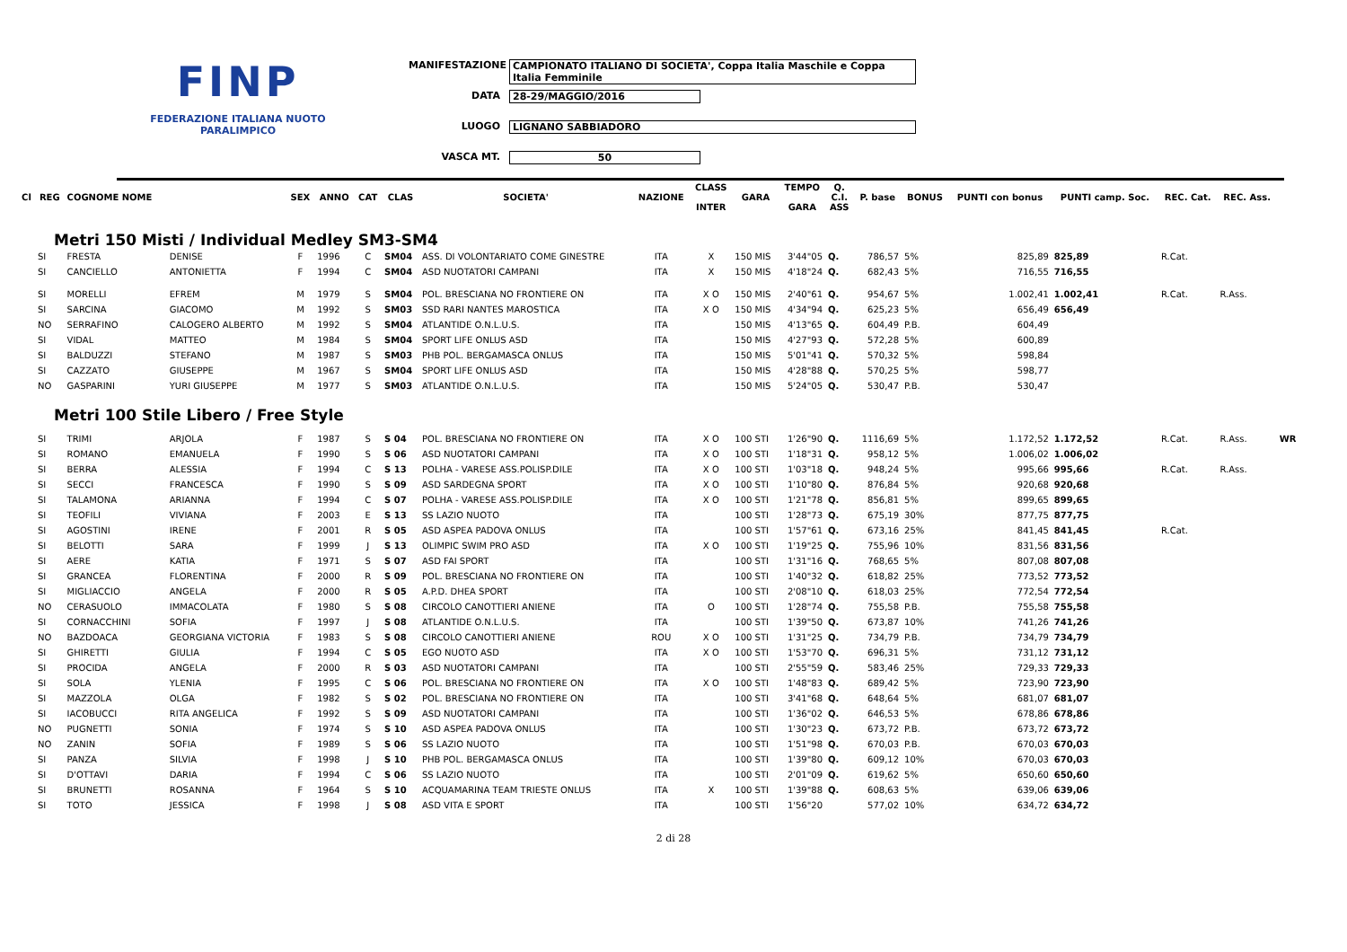FINP
FEDERAZIONE ITALIANA NUOTO PARALIMPICO
MANIFESTAZIONE CAMPIONATO ITALIANO DI SOCIETA', Coppa Italia Maschile e Coppa Italia Femminile
DATA 28-29/MAGGIO/2016
LUOGO LIGNANO SABBIADORO
VASCA MT. 50
| Cl | REG | COGNOME NOME | | SEX | ANNO | CAT | CLAS | SOCIETA' | NAZIONE | CLASS INTER | GARA | TEMPO GARA | Q. C.I. ASS | P. base | BONUS | PUNTI con bonus | PUNTI camp. Soc. | REC. Cat. | REC. Ass. | |
| --- | --- | --- | --- | --- | --- | --- | --- | --- | --- | --- | --- | --- | --- | --- | --- | --- | --- | --- | --- | --- |
| Metri 150 Misti / Individual Medley SM3-SM4 | | | | | | | | | | | | | | | | | | | | |
| | SI | FRESTA | DENISE | F | 1996 | C | SM04 | ASS. DI VOLONTARIATO COME GINESTRE | ITA | X | 150 MIS | 3'44"05 | Q. | 786,57 | 5% | 825,89 | 825,89 | R.Cat. | | |
| | SI | CANCIELLO | ANTONIETTA | F | 1994 | C | SM04 | ASD NUOTATORI CAMPANI | ITA | X | 150 MIS | 4'18"24 | Q. | 682,43 | 5% | 716,55 | 716,55 | | | |
| | SI | MORELLI | EFREM | M | 1979 | S | SM04 | POL. BRESCIANA NO FRONTIERE ON | ITA | X O | 150 MIS | 2'40"61 | Q. | 954,67 | 5% | 1.002,41 | 1.002,41 | R.Cat. | R.Ass. | |
| | SI | SARCINA | GIACOMO | M | 1992 | S | SM03 | SSD RARI NANTES MAROSTICA | ITA | X O | 150 MIS | 4'34"94 | Q. | 625,23 | 5% | 656,49 | 656,49 | | | |
| | NO | SERRAFINO | CALOGERO ALBERTO | M | 1992 | S | SM04 | ATLANTIDE O.N.L.U.S. | ITA | | 150 MIS | 4'13"65 | Q. | 604,49 | P.B. | 604,49 | | | | |
| | SI | VIDAL | MATTEO | M | 1984 | S | SM04 | SPORT LIFE ONLUS ASD | ITA | | 150 MIS | 4'27"93 | Q. | 572,28 | 5% | 600,89 | | | | |
| | SI | BALDUZZI | STEFANO | M | 1987 | S | SM03 | PHB POL. BERGAMASCA ONLUS | ITA | | 150 MIS | 5'01"41 | Q. | 570,32 | 5% | 598,84 | | | | |
| | SI | CAZZATO | GIUSEPPE | M | 1967 | S | SM04 | SPORT LIFE ONLUS ASD | ITA | | 150 MIS | 4'28"88 | Q. | 570,25 | 5% | 598,77 | | | | |
| | NO | GASPARINI | YURI GIUSEPPE | M | 1977 | S | SM03 | ATLANTIDE O.N.L.U.S. | ITA | | 150 MIS | 5'24"05 | Q. | 530,47 | P.B. | 530,47 | | | | |
| Metri 100 Stile Libero / Free Style | | | | | | | | | | | | | | | | | | | | |
| | SI | TRIMI | ARJOLA | F | 1987 | S | S 04 | POL. BRESCIANA NO FRONTIERE ON | ITA | X O | 100 STI | 1'26"90 | Q. | 1116,69 | 5% | 1.172,52 | 1.172,52 | R.Cat. | R.Ass. | WR |
| | SI | ROMANO | EMANUELA | F | 1990 | S | S 06 | ASD NUOTATORI CAMPANI | ITA | X O | 100 STI | 1'18"31 | Q. | 958,12 | 5% | 1.006,02 | 1.006,02 | | | |
| | SI | BERRA | ALESSIA | F | 1994 | C | S 13 | POLHA - VARESE ASS.POLISP.DILE | ITA | X O | 100 STI | 1'03"18 | Q. | 948,24 | 5% | 995,66 | 995,66 | R.Cat. | R.Ass. | |
| | SI | SECCI | FRANCESCA | F | 1990 | S | S 09 | ASD SARDEGNA SPORT | ITA | X O | 100 STI | 1'10"80 | Q. | 876,84 | 5% | 920,68 | 920,68 | | | |
| | SI | TALAMONA | ARIANNA | F | 1994 | C | S 07 | POLHA - VARESE ASS.POLISP.DILE | ITA | X O | 100 STI | 1'21"78 | Q. | 856,81 | 5% | 899,65 | 899,65 | | | |
| | SI | TEOFILI | VIVIANA | F | 2003 | E | S 13 | SS LAZIO NUOTO | ITA | | 100 STI | 1'28"73 | Q. | 675,19 | 30% | 877,75 | 877,75 | | | |
| | SI | AGOSTINI | IRENE | F | 2001 | R | S 05 | ASD ASPEA PADOVA ONLUS | ITA | | 100 STI | 1'57"61 | Q. | 673,16 | 25% | 841,45 | 841,45 | R.Cat. | | |
| | SI | BELOTTI | SARA | F | 1999 | J | S 13 | OLIMPIC SWIM PRO ASD | ITA | X O | 100 STI | 1'19"25 | Q. | 755,96 | 10% | 831,56 | 831,56 | | | |
| | SI | AERE | KATIA | F | 1971 | S | S 07 | ASD FAI SPORT | ITA | | 100 STI | 1'31"16 | Q. | 768,65 | 5% | 807,08 | 807,08 | | | |
| | SI | GRANCEA | FLORENTINA | F | 2000 | R | S 09 | POL. BRESCIANA NO FRONTIERE ON | ITA | | 100 STI | 1'40"32 | Q. | 618,82 | 25% | 773,52 | 773,52 | | | |
| | SI | MIGLIACCIO | ANGELA | F | 2000 | R | S 05 | A.P.D. DHEA SPORT | ITA | | 100 STI | 2'08"10 | Q. | 618,03 | 25% | 772,54 | 772,54 | | | |
| | NO | CERASUOLO | IMMACOLATA | F | 1980 | S | S 08 | CIRCOLO CANOTTIERI ANIENE | ITA | O | 100 STI | 1'28"74 | Q. | 755,58 | P.B. | 755,58 | 755,58 | | | |
| | SI | CORNACCHINI | SOFIA | F | 1997 | J | S 08 | ATLANTIDE O.N.L.U.S. | ITA | | 100 STI | 1'39"50 | Q. | 673,87 | 10% | 741,26 | 741,26 | | | |
| | NO | BAZDOACA | GEORGIANA VICTORIA | F | 1983 | S | S 08 | CIRCOLO CANOTTIERI ANIENE | ROU | X O | 100 STI | 1'31"25 | Q. | 734,79 | P.B. | 734,79 | 734,79 | | | |
| | SI | GHIRETTI | GIULIA | F | 1994 | C | S 05 | EGO NUOTO ASD | ITA | X O | 100 STI | 1'53"70 | Q. | 696,31 | 5% | 731,12 | 731,12 | | | |
| | SI | PROCIDA | ANGELA | F | 2000 | R | S 03 | ASD NUOTATORI CAMPANI | ITA | | 100 STI | 2'55"59 | Q. | 583,46 | 25% | 729,33 | 729,33 | | | |
| | SI | SOLA | YLENIA | F | 1995 | C | S 06 | POL. BRESCIANA NO FRONTIERE ON | ITA | X O | 100 STI | 1'48"83 | Q. | 689,42 | 5% | 723,90 | 723,90 | | | |
| | SI | MAZZOLA | OLGA | F | 1982 | S | S 02 | POL. BRESCIANA NO FRONTIERE ON | ITA | | 100 STI | 3'41"68 | Q. | 648,64 | 5% | 681,07 | 681,07 | | | |
| | SI | IACOBUCCI | RITA ANGELICA | F | 1992 | S | S 09 | ASD NUOTATORI CAMPANI | ITA | | 100 STI | 1'36"02 | Q. | 646,53 | 5% | 678,86 | 678,86 | | | |
| | NO | PUGNETTI | SONIA | F | 1974 | S | S 10 | ASD ASPEA PADOVA ONLUS | ITA | | 100 STI | 1'30"23 | Q. | 673,72 | P.B. | 673,72 | 673,72 | | | |
| | NO | ZANIN | SOFIA | F | 1989 | S | S 06 | SS LAZIO NUOTO | ITA | | 100 STI | 1'51"98 | Q. | 670,03 | P.B. | 670,03 | 670,03 | | | |
| | SI | PANZA | SILVIA | F | 1998 | J | S 10 | PHB POL. BERGAMASCA ONLUS | ITA | | 100 STI | 1'39"80 | Q. | 609,12 | 10% | 670,03 | 670,03 | | | |
| | SI | D'OTTAVI | DARIA | F | 1994 | C | S 06 | SS LAZIO NUOTO | ITA | | 100 STI | 2'01"09 | Q. | 619,62 | 5% | 650,60 | 650,60 | | | |
| | SI | BRUNETTI | ROSANNA | F | 1964 | S | S 10 | ACQUAMARINA TEAM TRIESTE ONLUS | ITA | X | 100 STI | 1'39"88 | Q. | 608,63 | 5% | 639,06 | 639,06 | | | |
| | SI | TOTO | JESSICA | F | 1998 | J | S 08 | ASD VITA E SPORT | ITA | | 100 STI | 1'56"20 | | 577,02 | 10% | 634,72 | 634,72 | | | |
2 di 28